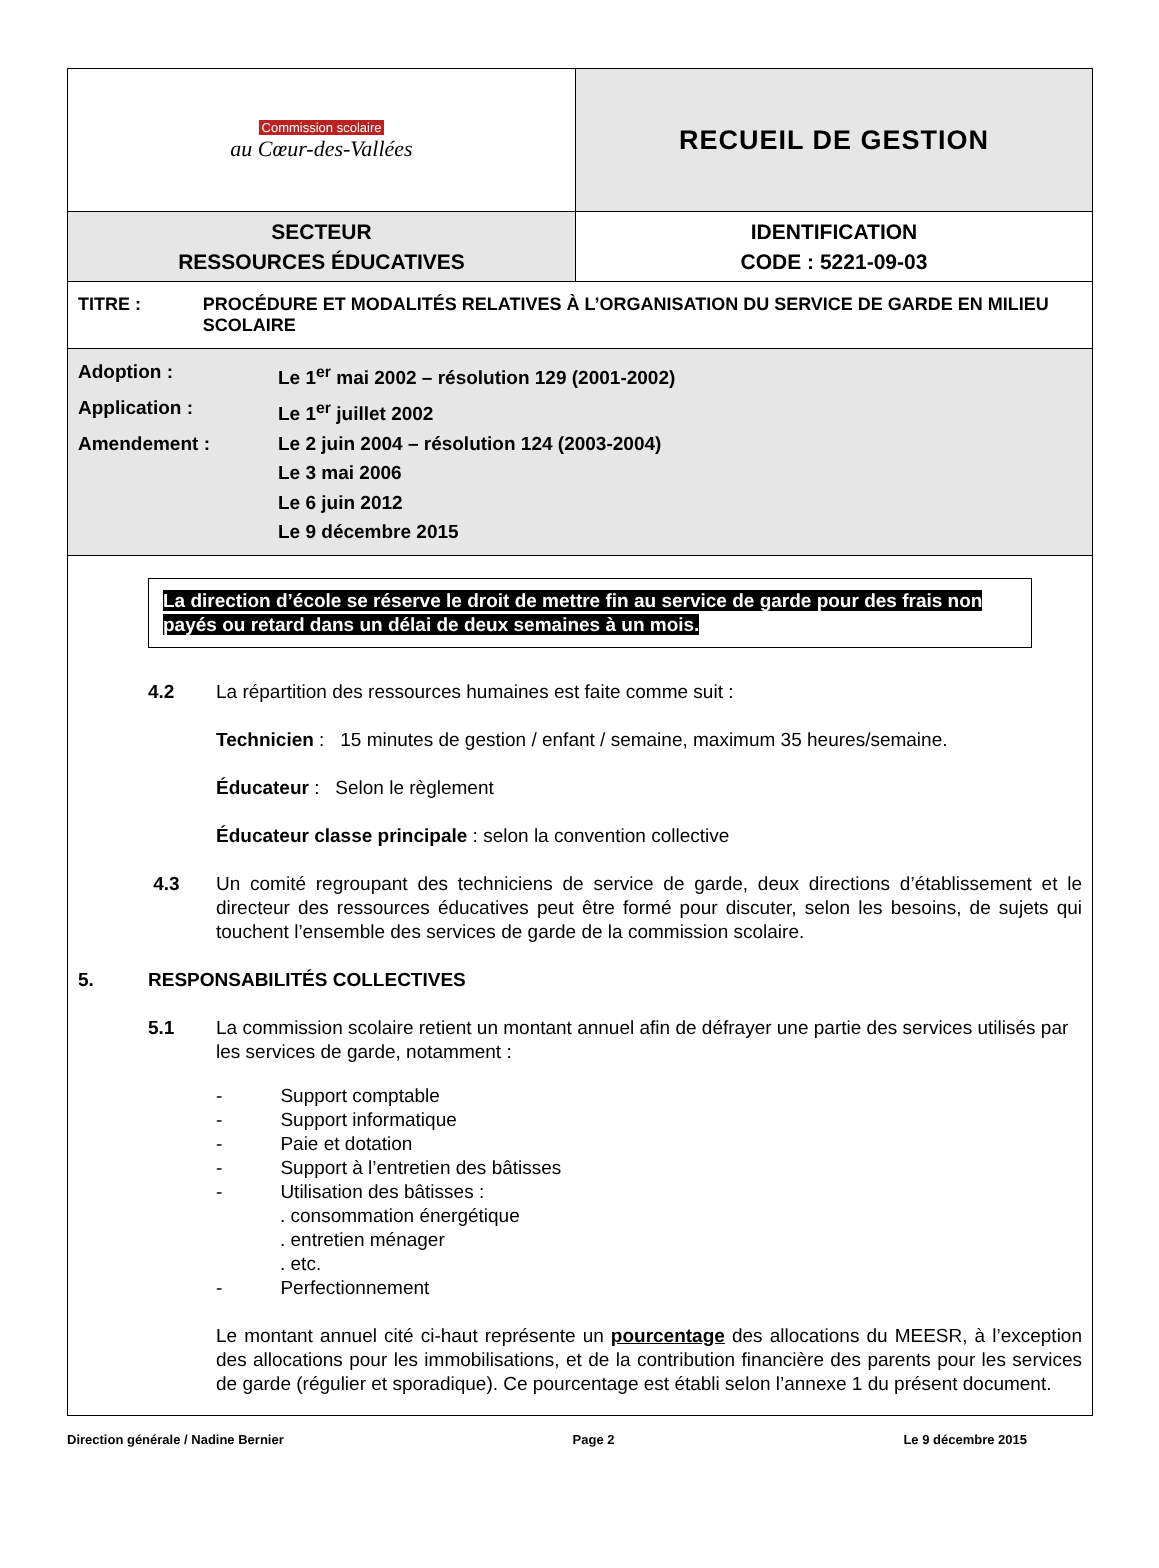| Commission scolaire au Cœur-des-Vallées | RECUEIL DE GESTION |
| SECTEUR RESSOURCES ÉDUCATIVES | IDENTIFICATION CODE : 5221-09-03 |
| TITRE : PROCÉDURE ET MODALITÉS RELATIVES À L’ORGANISATION DU SERVICE DE GARDE EN MILIEU SCOLAIRE | |
| Adoption : Le 1<sup>er</sup> mai 2002 – résolution 129 (2001-2002) Application : Le 1<sup>er</sup> juillet 2002 Amendement : Le 2 juin 2004 – résolution 124 (2003-2004) Le 3 mai 2006 Le 6 juin 2012 Le 9 décembre 2015 | |
La direction d’école se réserve le droit de mettre fin au service de garde pour des frais non payés ou retard dans un délai de deux semaines à un mois.
4.2 La répartition des ressources humaines est faite comme suit :
Technicien : 15 minutes de gestion / enfant / semaine, maximum 35 heures/semaine.
Éducateur : Selon le règlement
Éducateur classe principale : selon la convention collective
4.3 Un comité regroupant des techniciens de service de garde, deux directions d’établissement et le directeur des ressources éducatives peut être formé pour discuter, selon les besoins, de sujets qui touchent l’ensemble des services de garde de la commission scolaire.
5. RESPONSABILITÉS COLLECTIVES
5.1 La commission scolaire retient un montant annuel afin de défrayer une partie des services utilisés par les services de garde, notamment :
- Support comptable
- Support informatique
- Paie et dotation
- Support à l’entretien des bâtisses
- Utilisation des bâtisses :
. consommation énergétique
. entretien ménager
. etc.
- Perfectionnement
Le montant annuel cité ci-haut représente un pourcentage des allocations du MEESR, à l’exception des allocations pour les immobilisations, et de la contribution financière des parents pour les services de garde (régulier et sporadique). Ce pourcentage est établi selon l’annexe 1 du présent document.
Direction générale / Nadine Bernier Page 2 Le 9 décembre 2015